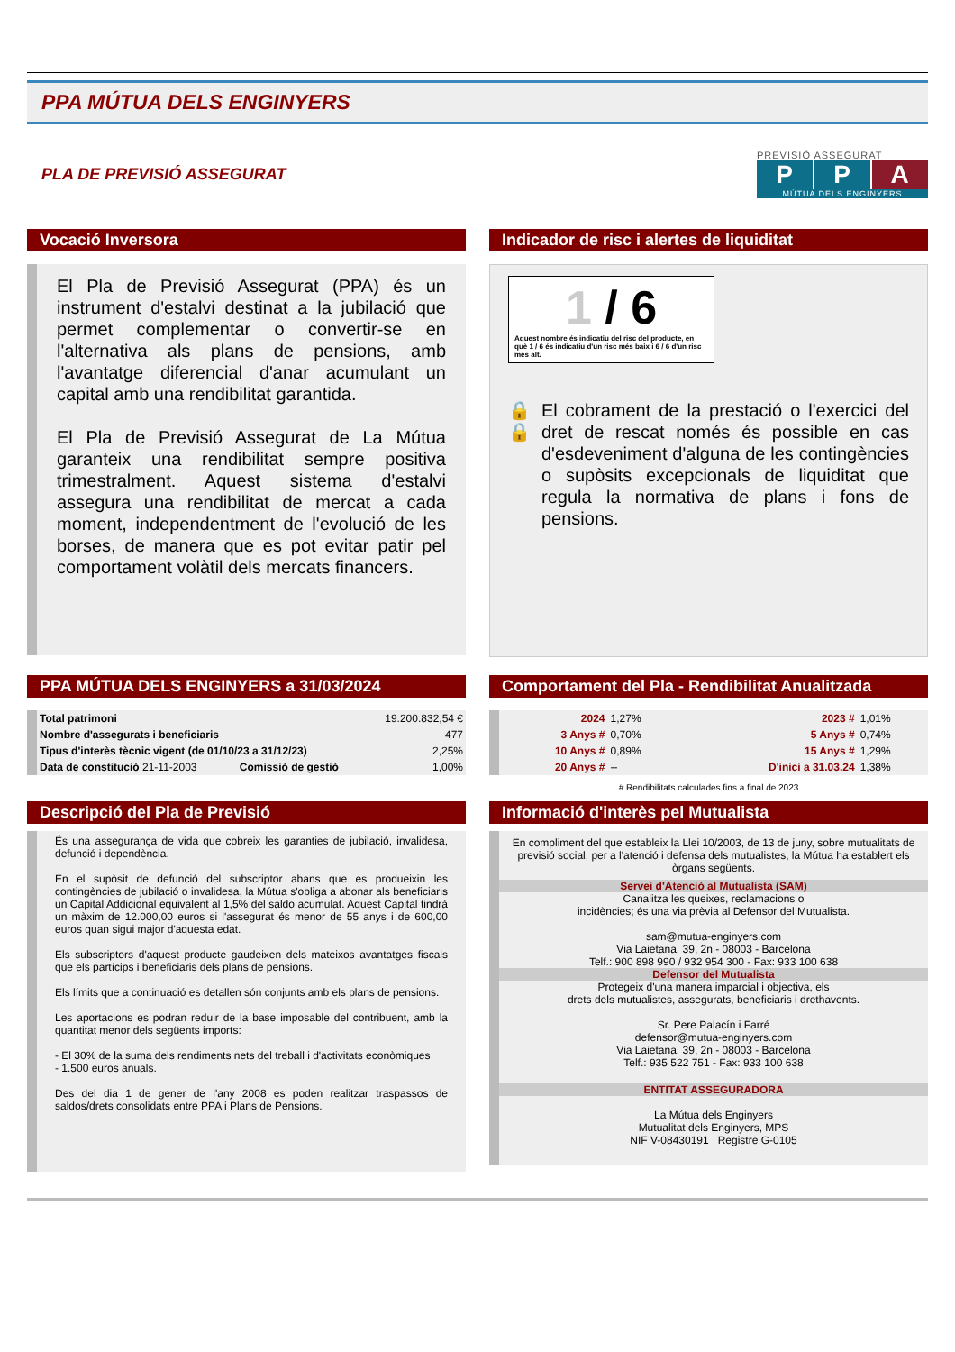PPA MÚTUA DELS ENGINYERS
PLA DE PREVISIÓ ASSEGURAT
PREVISIÓ ASSEGURAT
P P A
MÚTUA DELS ENGINYERS
Vocació Inversora
El Pla de Previsió Assegurat (PPA) és un instrument d'estalvi destinat a la jubilació que permet complementar o convertir-se en l'alternativa als plans de pensions, amb l'avantatge diferencial d'anar acumulant un capital amb una rendibilitat garantida.
El Pla de Previsió Assegurat de La Mútua garanteix una rendibilitat sempre positiva trimestralment. Aquest sistema d'estalvi assegura una rendibilitat de mercat a cada moment, independentment de l'evolució de les borses, de manera que es pot evitar patir pel comportament volàtil dels mercats financers.
Indicador de risc i alertes de liquiditat
1 / 6
Aquest nombre és indicatiu del risc del producte, en què 1 / 6 és indicatiu d'un risc més baix i 6 / 6 d'un risc més alt.
🔒 🔒 El cobrament de la prestació o l'exercici del dret de rescat només és possible en cas d'esdeveniment d'alguna de les contingències o supòsits excepcionals de liquiditat que regula la normativa de plans i fons de pensions.
PPA MÚTUA DELS ENGINYERS a 31/03/2024
| Total patrimoni | | 19.200.832,54 € |
| Nombre d'assegurats i beneficiaris | | 477 |
| Tipus d'interès tècnic vigent (de 01/10/23 a 31/12/23) | | 2,25% |
| Data de constitució 21-11-2003 | Comissió de gestió | 1,00% |
Comportament del Pla - Rendibilitat Anualitzada
| 2024 | 1,27% | 2023 # | 1,01% |
| 3 Anys # | 0,70% | 5 Anys # | 0,74% |
| 10 Anys # | 0,89% | 15 Anys # | 1,29% |
| 20 Anys # | -- | D'inici a 31.03.24 | 1,38% |
# Rendibilitats calculades fins a final de 2023
Descripció del Pla de Previsió
És una assegurança de vida que cobreix les garanties de jubilació, invalidesa, defunció i dependència.
En el supòsit de defunció del subscriptor abans que es produeixin les contingències de jubilació o invalidesa, la Mútua s'obliga a abonar als beneficiaris un Capital Addicional equivalent al 1,5% del saldo acumulat. Aquest Capital tindrà un màxim de 12.000,00 euros si l'assegurat és menor de 55 anys i de 600,00 euros quan sigui major d'aquesta edat.
Els subscriptors d'aquest producte gaudeixen dels mateixos avantatges fiscals que els partícips i beneficiaris dels plans de pensions.
Els límits que a continuació es detallen són conjunts amb els plans de pensions.
Les aportacions es podran reduir de la base imposable del contribuent, amb la quantitat menor dels següents imports:
- El 30% de la suma dels rendiments nets del treball i d'activitats econòmiques
- 1.500 euros anuals.
Des del dia 1 de gener de l'any 2008 es poden realitzar traspassos de saldos/drets consolidats entre PPA i Plans de Pensions.
Informació d'interès pel Mutualista
En compliment del que estableix la Llei 10/2003, de 13 de juny, sobre mutualitats de previsió social, per a l'atenció i defensa dels mutualistes, la Mútua ha establert els òrgans següents.
Servei d'Atenció al Mutualista (SAM)
Canalitza les queixes, reclamacions o
incidències; és una via prèvia al Defensor del Mutualista.
sam@mutua-enginyers.com
Via Laietana, 39, 2n - 08003 - Barcelona
Telf.: 900 898 990 / 932 954 300 - Fax: 933 100 638
Defensor del Mutualista
Protegeix d'una manera imparcial i objectiva, els
drets dels mutualistes, assegurats, beneficiaris i drethavents.
Sr. Pere Palacín i Farré
defensor@mutua-enginyers.com
Via Laietana, 39, 2n - 08003 - Barcelona
Telf.: 935 522 751 - Fax: 933 100 638
ENTITAT ASSEGURADORA
La Mútua dels Enginyers
Mutualitat dels Enginyers, MPS
NIF V-08430191 Registre G-0105